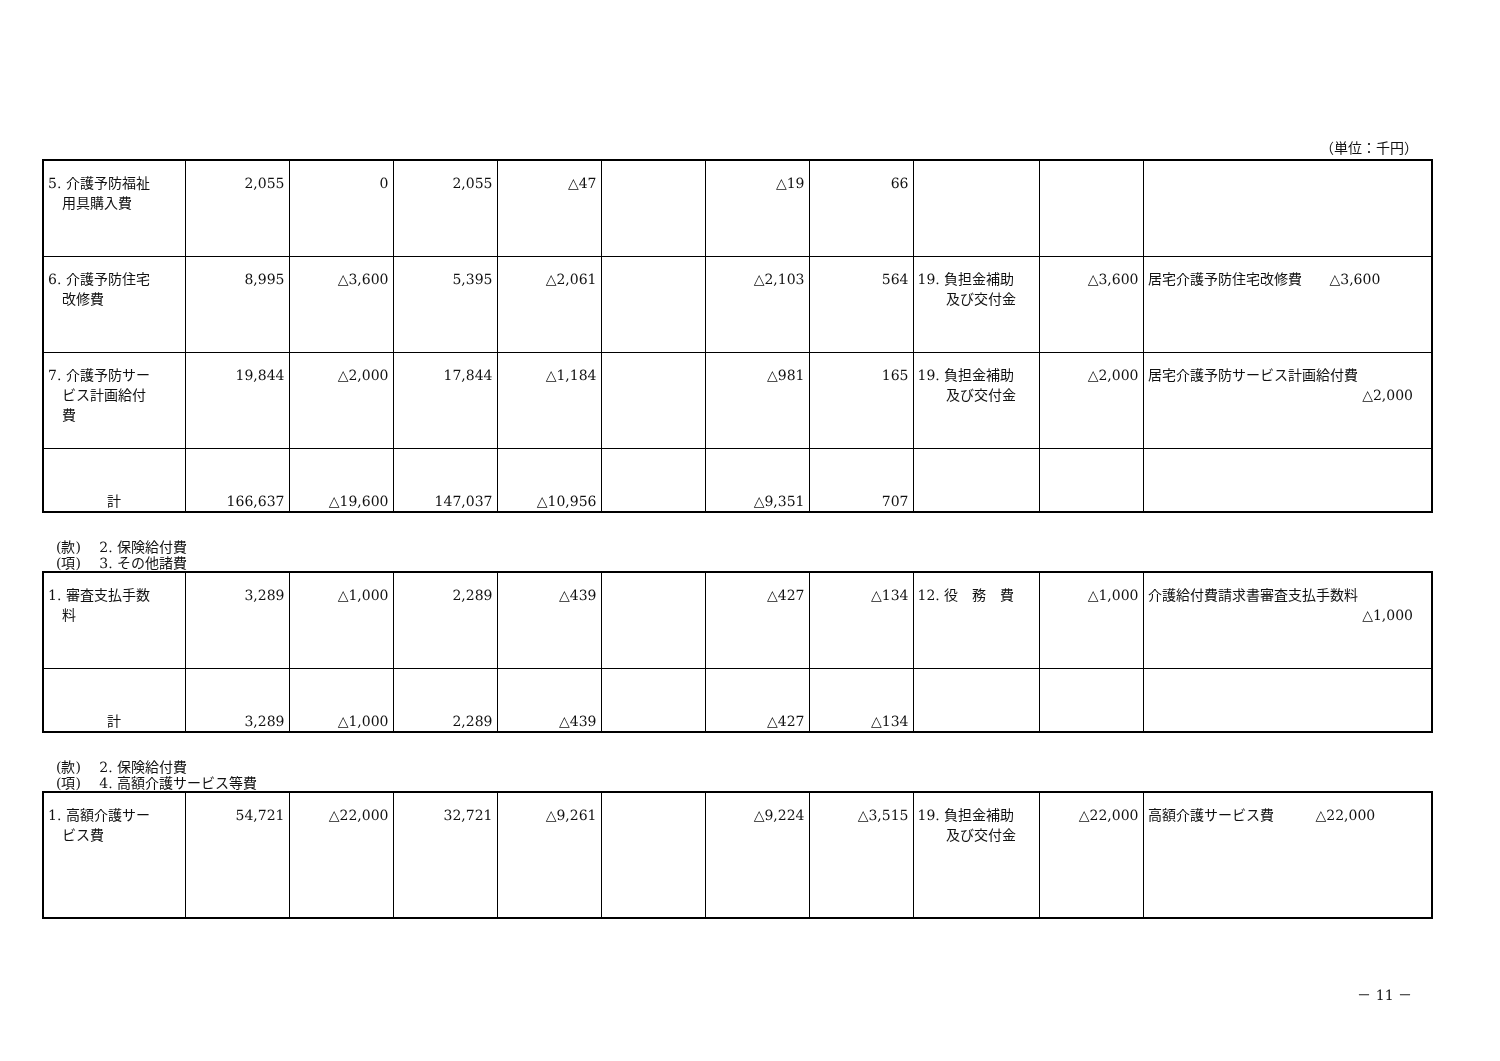（単位：千円）
| 5. 介護予防福祉 用具購入費 | 2,055 | 0 | 2,055 | △47 | | △19 | 66 | | | |
| 6. 介護予防住宅 改修費 | 8,995 | △3,600 | 5,395 | △2,061 | | △2,103 | 564 | 19. 負担金補助 及び交付金 | △3,600 | 居宅介護予防住宅改修費 △3,600 |
| 7. 介護予防サー ビス計画給付 費 | 19,844 | △2,000 | 17,844 | △1,184 | | △981 | 165 | 19. 負担金補助 及び交付金 | △2,000 | 居宅介護予防サービス計画給付費 △2,000 |
| 計 | 166,637 | △19,600 | 147,037 | △10,956 | | △9,351 | 707 | | | |
(款)　 2. 保険給付費
(項)　 3. その他諸費
| 1. 審査支払手数 料 | 3,289 | △1,000 | 2,289 | △439 | | △427 | △134 | 12. 役 務 費 | △1,000 | 介護給付費請求書審査支払手数料 △1,000 |
| 計 | 3,289 | △1,000 | 2,289 | △439 | | △427 | △134 | | | |
(款)　 2. 保険給付費
(項)　 4. 高額介護サービス等費
| 1. 高額介護サー ビス費 | 54,721 | △22,000 | 32,721 | △9,261 | | △9,224 | △3,515 | 19. 負担金補助 及び交付金 | △22,000 | 高額介護サービス費 △22,000 |
－ 11 －